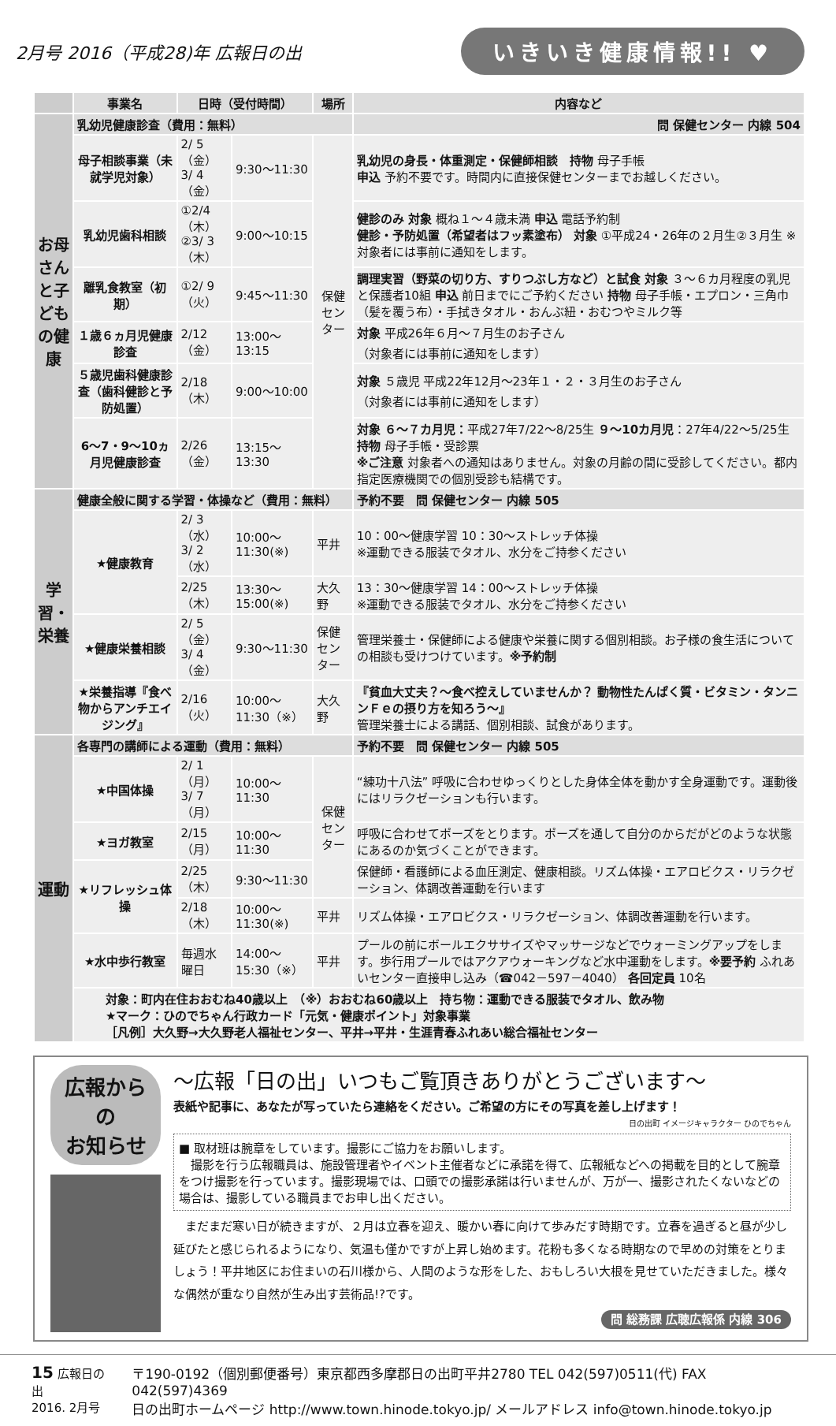2月号 2016（平成28)年 広報日の出
いきいき健康情報!! ♥
| | 事業名 | 日時（受付時間） | | 場所 | 内容など |
| お母さんと子どもの健康 | 乳幼児健康診査（費用：無料） | | | | 問 保健センター 内線 504 |
| | 母子相談事業（未就学児対象） | 2/ 5（金） 3/ 4（金） | 9:30～11:30 | 保健 センター | 乳幼児の身長・体重測定・保健師相談 持物 母子手帳 申込 予約不要です。時間内に直接保健センターまでお越しください。 |
| | 乳幼児歯科相談 | ①2/4（木） ②3/ 3（木） | 9:00～10:15 | | 健診のみ 対象 概ね１～４歳未満 申込 電話予約制 健診・予防処置（希望者はフッ素塗布） 対象 ①平成24・26年の２月生②３月生 ※対象者には事前に通知をします。 |
| | 離乳食教室（初期） | ①2/ 9（火） | 9:45～11:30 | | 調理実習（野菜の切り方、すりつぶし方など）と試食 対象 ３～６カ月程度の乳児と保護者10組 申込 前日までにご予約ください 持物 母子手帳・エプロン・三角巾（髪を覆う布）・手拭きタオル・おんぶ紐・おむつやミルク等 |
| | １歳６ヵ月児健康診査 | 2/12（金） | 13:00～13:15 | | 対象 平成26年６月～７月生のお子さん （対象者には事前に通知をします） |
| | ５歳児歯科健康診査（歯科健診と予防処置） | 2/18（木） | 9:00～10:00 | | 対象 ５歳児 平成22年12月～23年１・２・３月生のお子さん （対象者には事前に通知をします） |
| | 6～7・9～10ヵ月児健康診査 | 2/26（金） | 13:15～13:30 | | 対象 ６～７カ月児： 平成27年7/22～8/25生 ９～10カ月児 ：27年4/22～5/25生 持物 母子手帳・受診票 ※ご注意 対象者への通知はありません。対象の月齢の間に受診してください。都内指定医療機関での個別受診も結構です。 |
| 学習・栄養 | 健康全般に関する学習・体操など（費用：無料） | | | | 予約不要 問 保健センター 内線 505 |
| | ★健康教育 | 2/ 3（水） 3/ 2（水） | 10:00～11:30(※) | 平井 | 10：00～健康学習 10：30～ストレッチ体操 ※運動できる服装でタオル、水分をご持参ください |
| | | 2/25（木） | 13:30～15:00(※) | 大久野 | 13：30～健康学習 14：00～ストレッチ体操 ※運動できる服装でタオル、水分をご持参ください |
| | ★健康栄養相談 | 2/ 5（金） 3/ 4（金） | 9:30～11:30 | 保健センター | 管理栄養士・保健師による健康や栄養に関する個別相談。お子様の食生活についての相談も受けつけています。 ※予約制 |
| | ★栄養指導『食べ物からアンチエイジング』 | 2/16（火） | 10:00～11:30（※） | 大久野 | 『貧血大丈夫？～食べ控えしていませんか？ 動物性たんぱく質・ビタミン・タンニンＦｅの摂り方を知ろう～』 管理栄養士による講話、個別相談、試食があります。 |
| 運動 | 各専門の講師による運動（費用：無料） | | | | 予約不要 問 保健センター 内線 505 |
| | ★中国体操 | 2/ 1（月） 3/ 7（月） | 10:00～11:30 | 保健 センター | “練功十八法” 呼吸に合わせゆっくりとした身体全体を動かす全身運動です。運動後にはリラクゼーションも行います。 |
| | ★ヨガ教室 | 2/15（月） | 10:00～11:30 | | 呼吸に合わせてポーズをとります。ポーズを通して自分のからだがどのような状態にあるのか気づくことができます。 |
| | ★リフレッシュ体操 | 2/25（木） | 9:30～11:30 | | 保健師・看護師による血圧測定、健康相談。リズム体操・エアロビクス・リラクゼーション、体調改善運動を行います |
| | | 2/18（木） | 10:00～11:30(※) | 平井 | リズム体操・エアロビクス・リラクゼーション、体調改善運動を行います。 |
| | ★水中歩行教室 | 毎週水曜日 | 14:00～15:30（※） | 平井 | プールの前にボールエクササイズやマッサージなどでウォーミングアップをします。歩行用プールではアクアウォーキングなど水中運動をします。 ※要予約 ふれあいセンター直接申し込み（☎042－597－4040） 各回定員 10名 |
| | 対象：町内在住おおむね40歳以上 （※）おおむね60歳以上 持ち物：運動できる服装でタオル、飲み物 ★マーク：ひのでちゃん行政カード「元気・健康ポイント」対象事業 ［凡例］大久野→大久野老人福祉センター、平井→平井・生涯青春ふれあい総合福祉センター | | | | |
広報からの
お知らせ
～広報「日の出」いつもご覧頂きありがとうございます～
表紙や記事に、あなたが写っていたら連絡をください。ご希望の方にその写真を差し上げます！
日の出町 イメージキャラクター ひのでちゃん
■ 取材班は腕章をしています。撮影にご協力をお願いします。
　撮影を行う広報職員は、施設管理者やイベント主催者などに承諾を得て、広報紙などへの掲載を目的として腕章をつけ撮影を行っています。撮影現場では、口頭での撮影承諾は行いませんが、万が一、撮影されたくないなどの場合は、撮影している職員までお申し出ください。
　まだまだ寒い日が続きますが、２月は立春を迎え、暖かい春に向けて歩みだす時期です。立春を過ぎると昼が少し延びたと感じられるようになり、気温も僅かですが上昇し始めます。花粉も多くなる時期なので早めの対策をとりましょう！平井地区にお住まいの石川様から、人間のような形をした、おもしろい大根を見せていただきました。様々な偶然が重なり自然が生み出す芸術品!?です。
問 総務課 広聴広報係 内線 306
15 広報日の出
2016. 2月号
〒190-0192（個別郵便番号）東京都西多摩郡日の出町平井2780 TEL 042(597)0511(代) FAX 042(597)4369
日の出町ホームページ http://www.town.hinode.tokyo.jp/ メールアドレス info@town.hinode.tokyo.jp